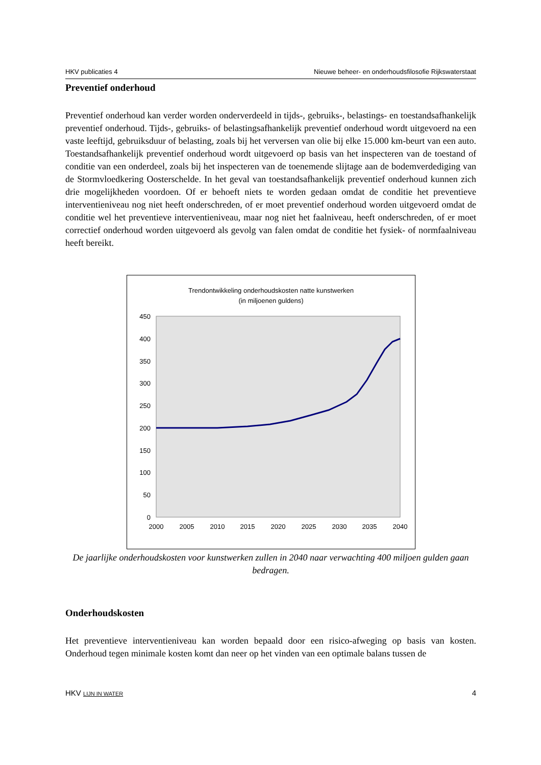HKV publicaties 4 Nieuwe beheer- en onderhoudsfilosofie Rijkswaterstaat
Preventief onderhoud
Preventief onderhoud kan verder worden onderverdeeld in tijds-, gebruiks-, belastings- en toestandsafhankelijk preventief onderhoud. Tijds-, gebruiks- of belastingsafhankelijk preventief onderhoud wordt uitgevoerd na een vaste leeftijd, gebruiksduur of belasting, zoals bij het verversen van olie bij elke 15.000 km-beurt van een auto. Toestandsafhankelijk preventief onderhoud wordt uitgevoerd op basis van het inspecteren van de toestand of conditie van een onderdeel, zoals bij het inspecteren van de toenemende slijtage aan de bodemverdediging van de Stormvloedkering Oosterschelde. In het geval van toestandsafhankelijk preventief onderhoud kunnen zich drie mogelijkheden voordoen. Of er behoeft niets te worden gedaan omdat de conditie het preventieve interventieniveau nog niet heeft onderschreden, of er moet preventief onderhoud worden uitgevoerd omdat de conditie wel het preventieve interventieniveau, maar nog niet het faalniveau, heeft onderschreden, of er moet correctief onderhoud worden uitgevoerd als gevolg van falen omdat de conditie het fysiek- of normfaalniveau heeft bereikt.
Trendontwikkeling onderhoudskosten natte kunstwerken
(in miljoenen guldens)
450
400
350
300
250
200
150
100
50
0
2000
2005
2010
2015
2020
2025
2030
2035
2040
De jaarlijke onderhoudskosten voor kunstwerken zullen in 2040 naar verwachting 400 miljoen gulden gaan bedragen.
Onderhoudskosten
Het preventieve interventieniveau kan worden bepaald door een risico-afweging op basis van kosten. Onderhoud tegen minimale kosten komt dan neer op het vinden van een optimale balans tussen de
HKV LIJN IN WATER 4